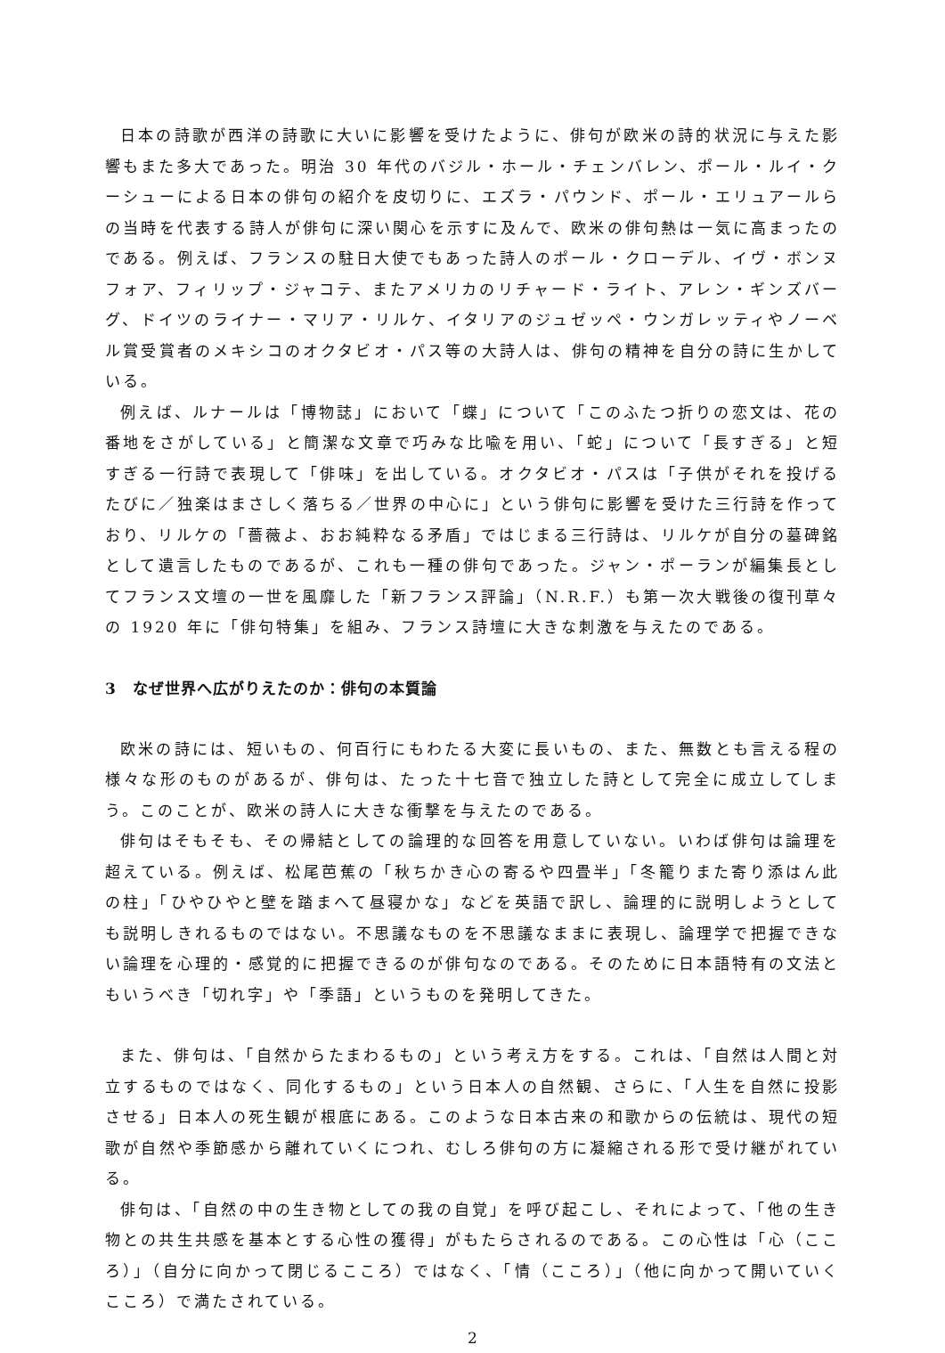日本の詩歌が西洋の詩歌に大いに影響を受けたように、俳句が欧米の詩的状況に与えた影響もまた多大であった。明治 30 年代のバジル・ホール・チェンバレン、ポール・ルイ・クーシューによる日本の俳句の紹介を皮切りに、エズラ・パウンド、ポール・エリュアールらの当時を代表する詩人が俳句に深い関心を示すに及んで、欧米の俳句熱は一気に高まったのである。例えば、フランスの駐日大使でもあった詩人のポール・クローデル、イヴ・ボンヌフォア、フィリップ・ジャコテ、またアメリカのリチャード・ライト、アレン・ギンズバーグ、ドイツのライナー・マリア・リルケ、イタリアのジュゼッペ・ウンガレッティやノーベル賞受賞者のメキシコのオクタビオ・パス等の大詩人は、俳句の精神を自分の詩に生かしている。
例えば、ルナールは「博物誌」において「蝶」について「このふたつ折りの恋文は、花の番地をさがしている」と簡潔な文章で巧みな比喩を用い、「蛇」について「長すぎる」と短すぎる一行詩で表現して「俳味」を出している。オクタビオ・パスは「子供がそれを投げるたびに／独楽はまさしく落ちる／世界の中心に」という俳句に影響を受けた三行詩を作っており、リルケの「薔薇よ、おお純粋なる矛盾」ではじまる三行詩は、リルケが自分の墓碑銘として遺言したものであるが、これも一種の俳句であった。ジャン・ポーランが編集長としてフランス文壇の一世を風靡した「新フランス評論」（N.R.F.）も第一次大戦後の復刊草々の 1920 年に「俳句特集」を組み、フランス詩壇に大きな刺激を与えたのである。
3　なぜ世界へ広がりえたのか：俳句の本質論
欧米の詩には、短いもの、何百行にもわたる大変に長いもの、また、無数とも言える程の様々な形のものがあるが、俳句は、たった十七音で独立した詩として完全に成立してしまう。このことが、欧米の詩人に大きな衝撃を与えたのである。
俳句はそもそも、その帰結としての論理的な回答を用意していない。いわば俳句は論理を超えている。例えば、松尾芭蕉の「秋ちかき心の寄るや四畳半」「冬籠りまた寄り添はん此の柱」「ひやひやと壁を踏まへて昼寝かな」などを英語で訳し、論理的に説明しようとしても説明しきれるものではない。不思議なものを不思議なままに表現し、論理学で把握できない論理を心理的・感覚的に把握できるのが俳句なのである。そのために日本語特有の文法ともいうべき「切れ字」や「季語」というものを発明してきた。
また、俳句は、「自然からたまわるもの」という考え方をする。これは、「自然は人間と対立するものではなく、同化するもの」という日本人の自然観、さらに、「人生を自然に投影させる」日本人の死生観が根底にある。このような日本古来の和歌からの伝統は、現代の短歌が自然や季節感から離れていくにつれ、むしろ俳句の方に凝縮される形で受け継がれている。
俳句は、「自然の中の生き物としての我の自覚」を呼び起こし、それによって、「他の生き物との共生共感を基本とする心性の獲得」がもたらされるのである。この心性は「心（こころ）」（自分に向かって閉じるこころ）ではなく、「情（こころ）」（他に向かって開いていくこころ）で満たされている。
2